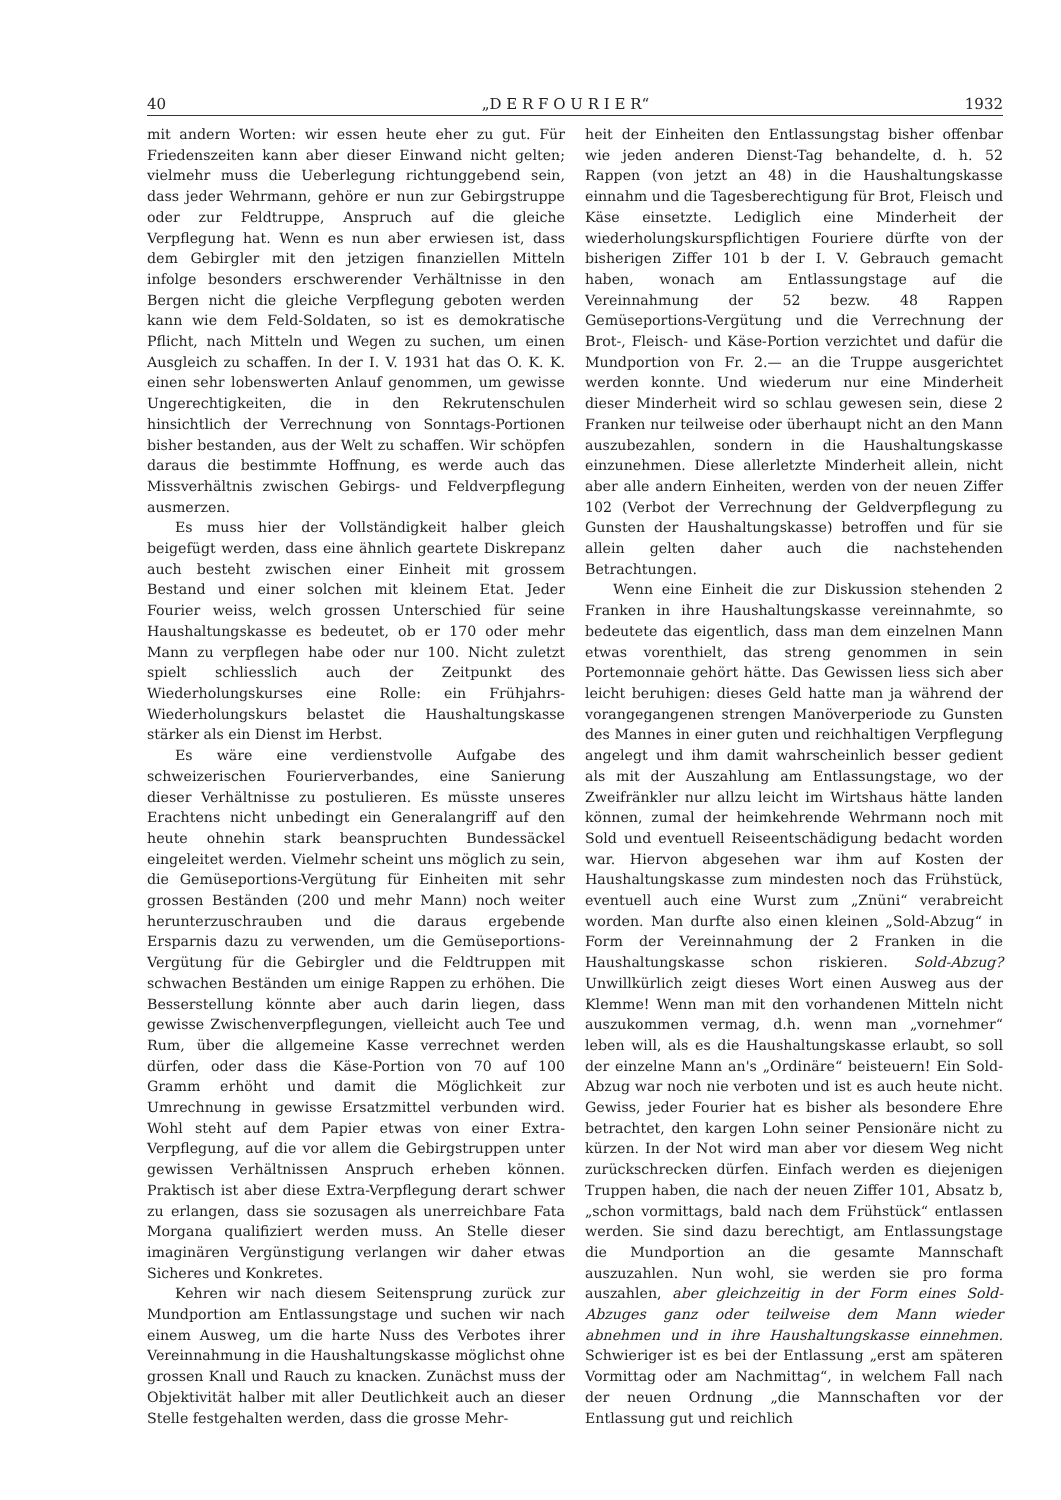40 „D E R F O U R I E R“1932
mit andern Worten: wir essen heute eher zu gut. Für Friedenszeiten kann aber dieser Einwand nicht gelten; vielmehr muss die Ueberlegung richtunggebend sein, dass jeder Wehrmann, gehöre er nun zur Gebirgstruppe oder zur Feldtruppe, Anspruch auf die gleiche Verpflegung hat. Wenn es nun aber erwiesen ist, dass dem Gebirgler mit den jetzigen finanziellen Mitteln infolge besonders erschwerender Verhältnisse in den Bergen nicht die gleiche Verpflegung geboten werden kann wie dem Feld-Soldaten, so ist es demokratische Pflicht, nach Mitteln und Wegen zu suchen, um einen Ausgleich zu schaffen. In der I. V. 1931 hat das O. K. K. einen sehr lobenswerten Anlauf genommen, um gewisse Ungerechtigkeiten, die in den Rekrutenschulen hinsichtlich der Verrechnung von Sonntags-Portionen bisher bestanden, aus der Welt zu schaffen. Wir schöpfen daraus die bestimmte Hoffnung, es werde auch das Missverhältnis zwischen Gebirgs- und Feldverpflegung ausmerzen.
Es muss hier der Vollständigkeit halber gleich beigefügt werden, dass eine ähnlich geartete Diskrepanz auch besteht zwischen einer Einheit mit grossem Bestand und einer solchen mit kleinem Etat. Jeder Fourier weiss, welch grossen Unterschied für seine Haushaltungskasse es bedeutet, ob er 170 oder mehr Mann zu verpflegen habe oder nur 100. Nicht zuletzt spielt schliesslich auch der Zeitpunkt des Wiederholungskurses eine Rolle: ein Frühjahrs-Wiederholungskurs belastet die Haushaltungskasse stärker als ein Dienst im Herbst.
Es wäre eine verdienstvolle Aufgabe des schweizerischen Fourierverbandes, eine Sanierung dieser Verhältnisse zu postulieren. Es müsste unseres Erachtens nicht unbedingt ein Generalangriff auf den heute ohnehin stark beanspruchten Bundessäckel eingeleitet werden. Vielmehr scheint uns möglich zu sein, die Gemüseportions-Vergütung für Einheiten mit sehr grossen Beständen (200 und mehr Mann) noch weiter herunterzuschrauben und die daraus ergebende Ersparnis dazu zu verwenden, um die Gemüseportions-Vergütung für die Gebirgler und die Feldtruppen mit schwachen Beständen um einige Rappen zu erhöhen. Die Besserstellung könnte aber auch darin liegen, dass gewisse Zwischenverpflegungen, vielleicht auch Tee und Rum, über die allgemeine Kasse verrechnet werden dürfen, oder dass die Käse-Portion von 70 auf 100 Gramm erhöht und damit die Möglichkeit zur Umrechnung in gewisse Ersatzmittel verbunden wird. Wohl steht auf dem Papier etwas von einer Extra-Verpflegung, auf die vor allem die Gebirgstruppen unter gewissen Verhältnissen Anspruch erheben können. Praktisch ist aber diese Extra-Verpflegung derart schwer zu erlangen, dass sie sozusagen als unerreichbare Fata Morgana qualifiziert werden muss. An Stelle dieser imaginären Vergünstigung verlangen wir daher etwas Sicheres und Konkretes.
Kehren wir nach diesem Seitensprung zurück zur Mundportion am Entlassungstage und suchen wir nach einem Ausweg, um die harte Nuss des Verbotes ihrer Vereinnahmung in die Haushaltungskasse möglichst ohne grossen Knall und Rauch zu knacken. Zunächst muss der Objektivität halber mit aller Deutlichkeit auch an dieser Stelle festgehalten werden, dass die grosse Mehr-
heit der Einheiten den Entlassungstag bisher offenbar wie jeden anderen Dienst-Tag behandelte, d. h. 52 Rappen (von jetzt an 48) in die Haushaltungskasse einnahm und die Tagesberechtigung für Brot, Fleisch und Käse einsetzte. Lediglich eine Minderheit der wiederholungskurspflichtigen Fouriere dürfte von der bisherigen Ziffer 101 b der I. V. Gebrauch gemacht haben, wonach am Entlassungstage auf die Vereinnahmung der 52 bezw. 48 Rappen Gemüseportions-Vergütung und die Verrechnung der Brot-, Fleisch- und Käse-Portion verzichtet und dafür die Mundportion von Fr. 2.— an die Truppe ausgerichtet werden konnte. Und wiederum nur eine Minderheit dieser Minderheit wird so schlau gewesen sein, diese 2 Franken nur teilweise oder überhaupt nicht an den Mann auszubezahlen, sondern in die Haushaltungskasse einzunehmen. Diese allerletzte Minderheit allein, nicht aber alle andern Einheiten, werden von der neuen Ziffer 102 (Verbot der Verrechnung der Geldverpflegung zu Gunsten der Haushaltungskasse) betroffen und für sie allein gelten daher auch die nachstehenden Betrachtungen.
Wenn eine Einheit die zur Diskussion stehenden 2 Franken in ihre Haushaltungskasse vereinnahmte, so bedeutete das eigentlich, dass man dem einzelnen Mann etwas vorenthielt, das streng genommen in sein Portemonnaie gehört hätte. Das Gewissen liess sich aber leicht beruhigen: dieses Geld hatte man ja während der vorangegangenen strengen Manöverperiode zu Gunsten des Mannes in einer guten und reichhaltigen Verpflegung angelegt und ihm damit wahrscheinlich besser gedient als mit der Auszahlung am Entlassungstage, wo der Zweifränkler nur allzu leicht im Wirtshaus hätte landen können, zumal der heimkehrende Wehrmann noch mit Sold und eventuell Reiseentschädigung bedacht worden war. Hiervon abgesehen war ihm auf Kosten der Haushaltungskasse zum mindesten noch das Frühstück, eventuell auch eine Wurst zum „Znüni“ verabreicht worden. Man durfte also einen kleinen „Sold-Abzug“ in Form der Vereinnahmung der 2 Franken in die Haushaltungskasse schon riskieren. Sold-Abzug? Unwillkürlich zeigt dieses Wort einen Ausweg aus der Klemme! Wenn man mit den vorhandenen Mitteln nicht auszukommen vermag, d.h. wenn man „vornehmer“ leben will, als es die Haushaltungskasse erlaubt, so soll der einzelne Mann an's „Ordinäre“ beisteuern! Ein Sold-Abzug war noch nie verboten und ist es auch heute nicht. Gewiss, jeder Fourier hat es bisher als besondere Ehre betrachtet, den kargen Lohn seiner Pensionäre nicht zu kürzen. In der Not wird man aber vor diesem Weg nicht zurückschrecken dürfen. Einfach werden es diejenigen Truppen haben, die nach der neuen Ziffer 101, Absatz b, „schon vormittags, bald nach dem Frühstück“ entlassen werden. Sie sind dazu berechtigt, am Entlassungstage die Mundportion an die gesamte Mannschaft auszuzahlen. Nun wohl, sie werden sie pro forma auszahlen, aber gleichzeitig in der Form eines Sold-Abzuges ganz oder teilweise dem Mann wieder abnehmen und in ihre Haushaltungskasse einnehmen. Schwieriger ist es bei der Entlassung „erst am späteren Vormittag oder am Nachmittag“, in welchem Fall nach der neuen Ordnung „die Mannschaften vor der Entlassung gut und reichlich